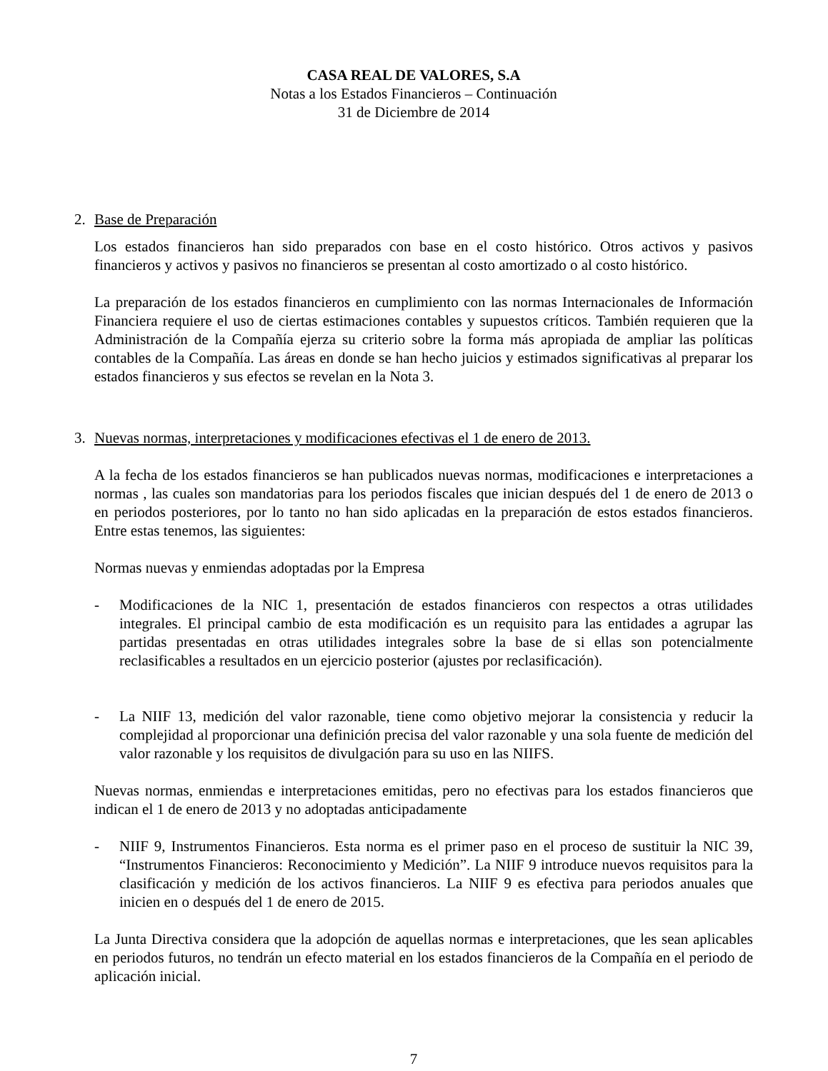CASA REAL DE VALORES, S.A
Notas a los Estados Financieros – Continuación
31 de Diciembre de 2014
2. Base de Preparación
Los estados financieros han sido preparados con base en el costo histórico. Otros activos y pasivos financieros y activos y pasivos no financieros se presentan al costo amortizado o al costo histórico.
La preparación de los estados financieros en cumplimiento con las normas Internacionales de Información Financiera requiere el uso de ciertas estimaciones contables y supuestos críticos. También requieren que la Administración de la Compañía ejerza su criterio sobre la forma más apropiada de ampliar las políticas contables de la Compañía. Las áreas en donde se han hecho juicios y estimados significativas al preparar los estados financieros y sus efectos se revelan en la Nota 3.
3. Nuevas normas, interpretaciones y modificaciones efectivas el 1 de enero de 2013.
A la fecha de los estados financieros se han publicados nuevas normas, modificaciones e interpretaciones a normas , las cuales son mandatorias para los periodos fiscales que inician después del 1 de enero de 2013 o en periodos posteriores, por lo tanto no han sido aplicadas en la preparación de estos estados financieros. Entre estas tenemos, las siguientes:
Normas nuevas y enmiendas adoptadas por la Empresa
- Modificaciones de la NIC 1, presentación de estados financieros con respectos a otras utilidades integrales. El principal cambio de esta modificación es un requisito para las entidades a agrupar las partidas presentadas en otras utilidades integrales sobre la base de si ellas son potencialmente reclasificables a resultados en un ejercicio posterior (ajustes por reclasificación).
- La NIIF 13, medición del valor razonable, tiene como objetivo mejorar la consistencia y reducir la complejidad al proporcionar una definición precisa del valor razonable y una sola fuente de medición del valor razonable y los requisitos de divulgación para su uso en las NIIFS.
Nuevas normas, enmiendas e interpretaciones emitidas, pero no efectivas para los estados financieros que indican el 1 de enero de 2013 y no adoptadas anticipadamente
- NIIF 9, Instrumentos Financieros. Esta norma es el primer paso en el proceso de sustituir la NIC 39, “Instrumentos Financieros: Reconocimiento y Medición”. La NIIF 9 introduce nuevos requisitos para la clasificación y medición de los activos financieros. La NIIF 9 es efectiva para periodos anuales que inicien en o después del 1 de enero de 2015.
La Junta Directiva considera que la adopción de aquellas normas e interpretaciones, que les sean aplicables en periodos futuros, no tendrán un efecto material en los estados financieros de la Compañía en el periodo de aplicación inicial.
7